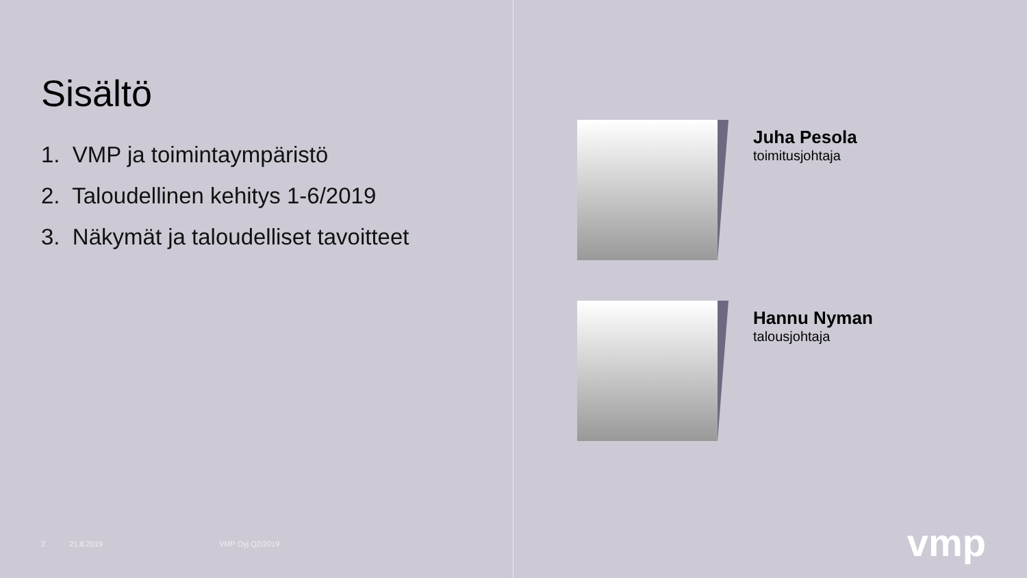Sisältö
1. VMP ja toimintaympäristö
2. Taloudellinen kehitys 1-6/2019
3. Näkymät ja taloudelliset tavoitteet
2 21.8.2019 VMP Oyj Q2/2019
Juha Pesola
toimitusjohtaja
Hannu Nyman
talousjohtaja
vmp